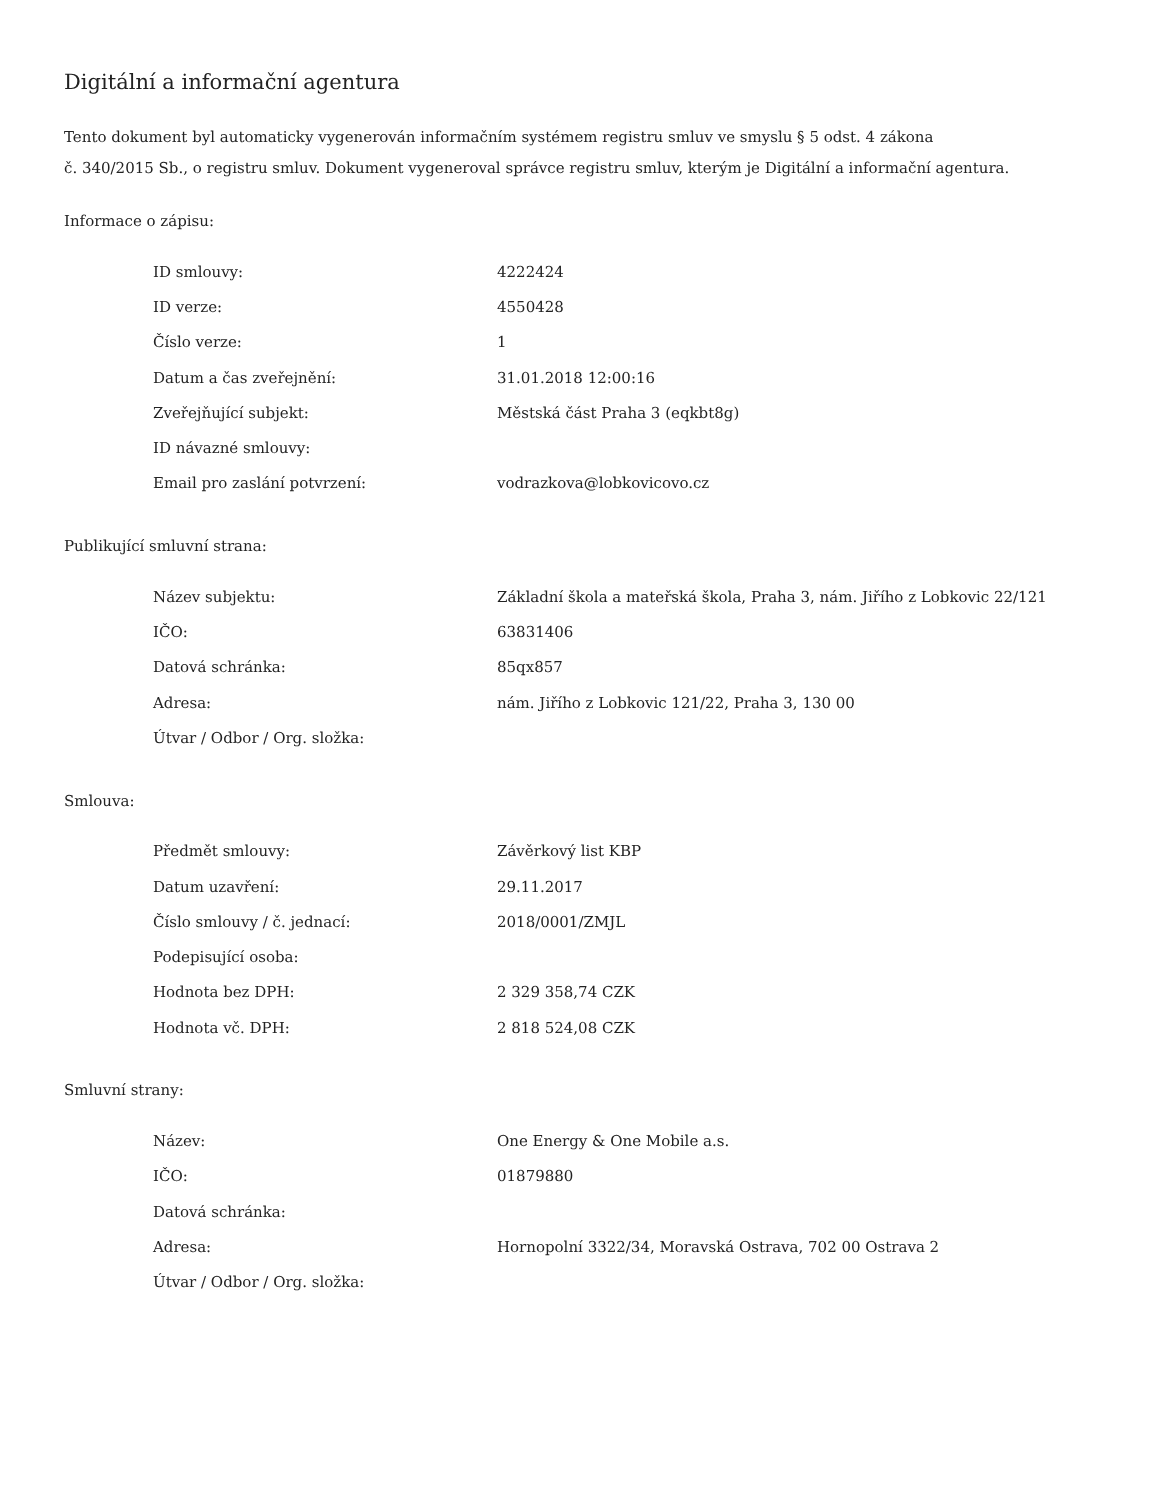Digitální a informační agentura
Tento dokument byl automaticky vygenerován informačním systémem registru smluv ve smyslu § 5 odst. 4 zákona
č. 340/2015 Sb., o registru smluv. Dokument vygeneroval správce registru smluv, kterým je Digitální a informační agentura.
Informace o zápisu:
| ID smlouvy: | 4222424 |
| ID verze: | 4550428 |
| Číslo verze: | 1 |
| Datum a čas zveřejnění: | 31.01.2018 12:00:16 |
| Zveřejňující subjekt: | Městská část Praha 3 (eqkbt8g) |
| ID návazné smlouvy: | |
| Email pro zaslání potvrzení: | vodrazkova@lobkovicovo.cz |
Publikující smluvní strana:
| Název subjektu: | Základní škola a mateřská škola, Praha 3, nám. Jiřího z Lobkovic 22/121 |
| IČO: | 63831406 |
| Datová schránka: | 85qx857 |
| Adresa: | nám. Jiřího z Lobkovic 121/22, Praha 3, 130 00 |
| Útvar / Odbor / Org. složka: | |
Smlouva:
| Předmět smlouvy: | Závěrkový list KBP |
| Datum uzavření: | 29.11.2017 |
| Číslo smlouvy / č. jednací: | 2018/0001/ZMJL |
| Podepisující osoba: | |
| Hodnota bez DPH: | 2 329 358,74 CZK |
| Hodnota vč. DPH: | 2 818 524,08 CZK |
Smluvní strany:
| Název: | One Energy & One Mobile a.s. |
| IČO: | 01879880 |
| Datová schránka: | |
| Adresa: | Hornopolní 3322/34, Moravská Ostrava, 702 00 Ostrava 2 |
| Útvar / Odbor / Org. složka: | |